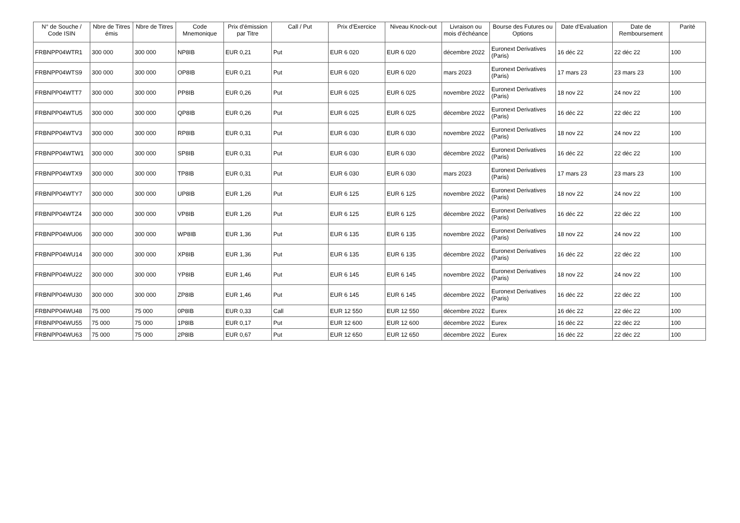| N° de Souche / Code ISIN | Nbre de Titres émis | Nbre de Titres | Code Mnemonique | Prix d'émission par Titre | Call / Put | Prix d'Exercice | Niveau Knock-out | Livraison ou mois d'échéance | Bourse des Futures ou Options | Date d'Evaluation | Date de Remboursement | Parité |
| --- | --- | --- | --- | --- | --- | --- | --- | --- | --- | --- | --- | --- |
| FRBNPP04WTR1 | 300 000 | 300 000 | NP8IB | EUR 0,21 | Put | EUR 6 020 | EUR 6 020 | décembre 2022 | Euronext Derivatives (Paris) | 16 déc 22 | 22 déc 22 | 100 |
| FRBNPP04WTS9 | 300 000 | 300 000 | OP8IB | EUR 0,21 | Put | EUR 6 020 | EUR 6 020 | mars 2023 | Euronext Derivatives (Paris) | 17 mars 23 | 23 mars 23 | 100 |
| FRBNPP04WTT7 | 300 000 | 300 000 | PP8IB | EUR 0,26 | Put | EUR 6 025 | EUR 6 025 | novembre 2022 | Euronext Derivatives (Paris) | 18 nov 22 | 24 nov 22 | 100 |
| FRBNPP04WTU5 | 300 000 | 300 000 | QP8IB | EUR 0,26 | Put | EUR 6 025 | EUR 6 025 | décembre 2022 | Euronext Derivatives (Paris) | 16 déc 22 | 22 déc 22 | 100 |
| FRBNPP04WTV3 | 300 000 | 300 000 | RP8IB | EUR 0,31 | Put | EUR 6 030 | EUR 6 030 | novembre 2022 | Euronext Derivatives (Paris) | 18 nov 22 | 24 nov 22 | 100 |
| FRBNPP04WTW1 | 300 000 | 300 000 | SP8IB | EUR 0,31 | Put | EUR 6 030 | EUR 6 030 | décembre 2022 | Euronext Derivatives (Paris) | 16 déc 22 | 22 déc 22 | 100 |
| FRBNPP04WTX9 | 300 000 | 300 000 | TP8IB | EUR 0,31 | Put | EUR 6 030 | EUR 6 030 | mars 2023 | Euronext Derivatives (Paris) | 17 mars 23 | 23 mars 23 | 100 |
| FRBNPP04WTY7 | 300 000 | 300 000 | UP8IB | EUR 1,26 | Put | EUR 6 125 | EUR 6 125 | novembre 2022 | Euronext Derivatives (Paris) | 18 nov 22 | 24 nov 22 | 100 |
| FRBNPP04WTZ4 | 300 000 | 300 000 | VP8IB | EUR 1,26 | Put | EUR 6 125 | EUR 6 125 | décembre 2022 | Euronext Derivatives (Paris) | 16 déc 22 | 22 déc 22 | 100 |
| FRBNPP04WU06 | 300 000 | 300 000 | WP8IB | EUR 1,36 | Put | EUR 6 135 | EUR 6 135 | novembre 2022 | Euronext Derivatives (Paris) | 18 nov 22 | 24 nov 22 | 100 |
| FRBNPP04WU14 | 300 000 | 300 000 | XP8IB | EUR 1,36 | Put | EUR 6 135 | EUR 6 135 | décembre 2022 | Euronext Derivatives (Paris) | 16 déc 22 | 22 déc 22 | 100 |
| FRBNPP04WU22 | 300 000 | 300 000 | YP8IB | EUR 1,46 | Put | EUR 6 145 | EUR 6 145 | novembre 2022 | Euronext Derivatives (Paris) | 18 nov 22 | 24 nov 22 | 100 |
| FRBNPP04WU30 | 300 000 | 300 000 | ZP8IB | EUR 1,46 | Put | EUR 6 145 | EUR 6 145 | décembre 2022 | Euronext Derivatives (Paris) | 16 déc 22 | 22 déc 22 | 100 |
| FRBNPP04WU48 | 75 000 | 75 000 | 0P8IB | EUR 0,33 | Call | EUR 12 550 | EUR 12 550 | décembre 2022 | Eurex | 16 déc 22 | 22 déc 22 | 100 |
| FRBNPP04WU55 | 75 000 | 75 000 | 1P8IB | EUR 0,17 | Put | EUR 12 600 | EUR 12 600 | décembre 2022 | Eurex | 16 déc 22 | 22 déc 22 | 100 |
| FRBNPP04WU63 | 75 000 | 75 000 | 2P8IB | EUR 0,67 | Put | EUR 12 650 | EUR 12 650 | décembre 2022 | Eurex | 16 déc 22 | 22 déc 22 | 100 |